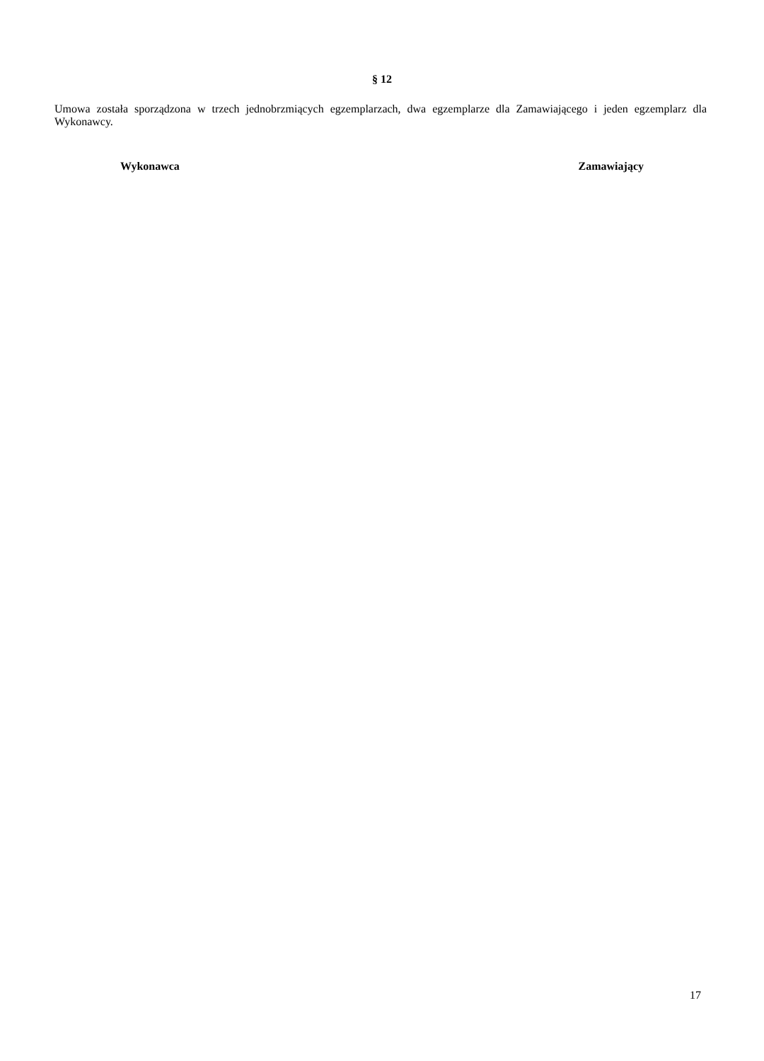§ 12
Umowa została sporządzona w trzech jednobrzmiących egzemplarzach, dwa egzemplarze dla Zamawiającego i jeden egzemplarz dla Wykonawcy.
Wykonawca Zamawiający
17